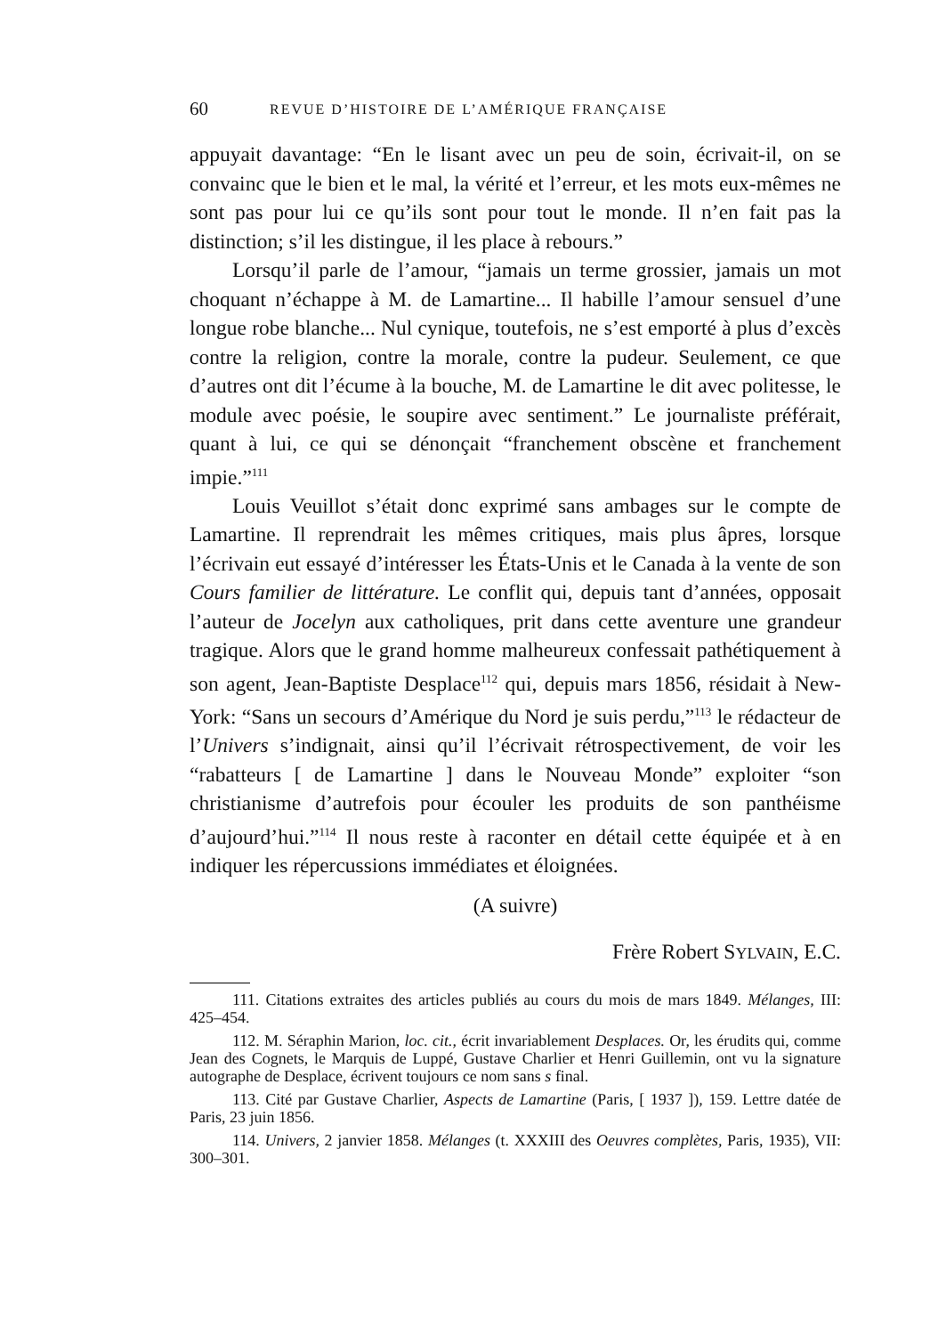60 REVUE D’HISTOIRE DE L’AMÉRIQUE FRANÇAISE
appuyait davantage: “En le lisant avec un peu de soin, écrivait-il, on se convainc que le bien et le mal, la vérité et l’erreur, et les mots eux-mêmes ne sont pas pour lui ce qu’ils sont pour tout le monde. Il n’en fait pas la distinction; s’il les distingue, il les place à rebours.”
Lorsqu’il parle de l’amour, “jamais un terme grossier, jamais un mot choquant n’échappe à M. de Lamartine... Il habille l’amour sensuel d’une longue robe blanche... Nul cynique, toutefois, ne s’est emporté à plus d’excès contre la religion, contre la morale, contre la pudeur. Seulement, ce que d’autres ont dit l’écume à la bouche, M. de Lamartine le dit avec politesse, le module avec poésie, le soupire avec sentiment.” Le journaliste préférait, quant à lui, ce qui se dénonçait “franchement obscène et franchement impie.”<sup>111</sup>
Louis Veuillot s’était donc exprimé sans ambages sur le compte de Lamartine. Il reprendrait les mêmes critiques, mais plus âpres, lorsque l’écrivain eut essayé d’intéresser les États-Unis et le Canada à la vente de son Cours familier de littérature. Le conflit qui, depuis tant d’années, opposait l’auteur de Jocelyn aux catholiques, prit dans cette aventure une grandeur tragique. Alors que le grand homme malheureux confessait pathétiquement à son agent, Jean-Baptiste Desplace<sup>112</sup> qui, depuis mars 1856, résidait à New-York: “Sans un secours d’Amérique du Nord je suis perdu,”<sup>113</sup> le rédacteur de l’Univers s’indignait, ainsi qu’il l’écrivait rétrospectivement, de voir les “rabatteurs [ de Lamartine ] dans le Nouveau Monde” exploiter “son christianisme d’autrefois pour écouler les produits de son panthéisme d’aujourd’hui.”<sup>114</sup> Il nous reste à raconter en détail cette équipée et à en indiquer les répercussions immédiates et éloignées.
(A suivre)
Frère Robert SYLVAIN, E.C.
111. Citations extraites des articles publiés au cours du mois de mars 1849. Mélanges, III: 425–454.
112. M. Séraphin Marion, loc. cit., écrit invariablement Desplaces. Or, les érudits qui, comme Jean des Cognets, le Marquis de Luppé, Gustave Charlier et Henri Guillemin, ont vu la signature autographe de Desplace, écrivent toujours ce nom sans s final.
113. Cité par Gustave Charlier, Aspects de Lamartine (Paris, [ 1937 ]), 159. Lettre datée de Paris, 23 juin 1856.
114. Univers, 2 janvier 1858. Mélanges (t. XXXIII des Oeuvres complètes, Paris, 1935), VII: 300–301.